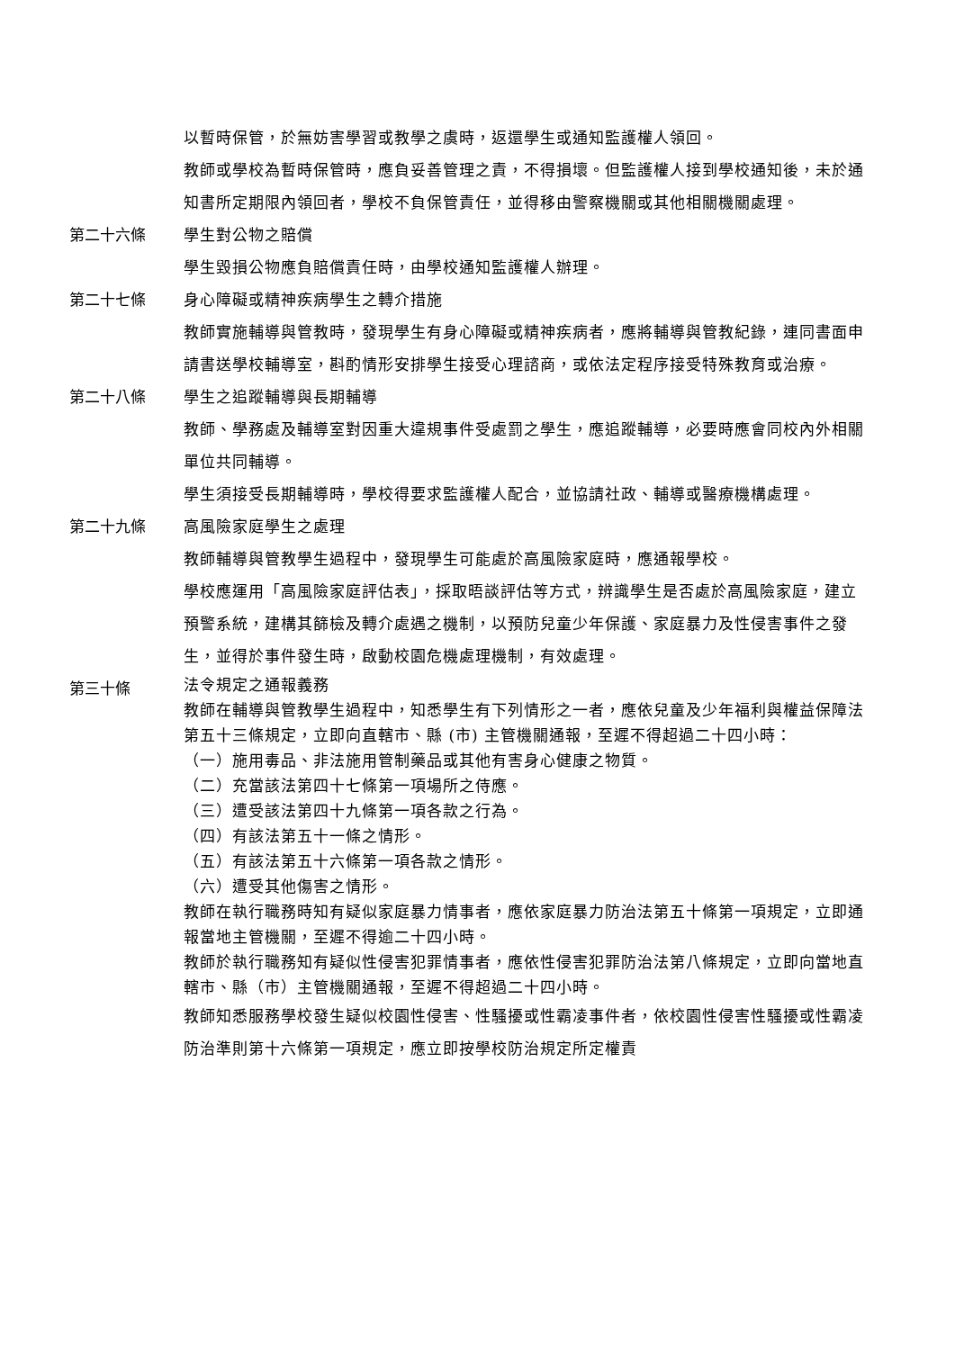以暫時保管，於無妨害學習或教學之虞時，返還學生或通知監護權人領回。
教師或學校為暫時保管時，應負妥善管理之責，不得損壞。但監護權人接到學校通知後，未於通知書所定期限內領回者，學校不負保管責任，並得移由警察機關或其他相關機關處理。
第二十六條 學生對公物之賠償
學生毀損公物應負賠償責任時，由學校通知監護權人辦理。
第二十七條 身心障礙或精神疾病學生之轉介措施
教師實施輔導與管教時，發現學生有身心障礙或精神疾病者，應將輔導與管教紀錄，連同書面申請書送學校輔導室，斟酌情形安排學生接受心理諮商，或依法定程序接受特殊教育或治療。
第二十八條 學生之追蹤輔導與長期輔導
教師、學務處及輔導室對因重大違規事件受處罰之學生，應追蹤輔導，必要時應會同校內外相關單位共同輔導。
學生須接受長期輔導時，學校得要求監護權人配合，並協請社政、輔導或醫療機構處理。
第二十九條 高風險家庭學生之處理
教師輔導與管教學生過程中，發現學生可能處於高風險家庭時，應通報學校。
學校應運用「高風險家庭評估表」，採取晤談評估等方式，辨識學生是否處於高風險家庭，建立預警系統，建構其篩檢及轉介處遇之機制，以預防兒童少年保護、家庭暴力及性侵害事件之發生，並得於事件發生時，啟動校園危機處理機制，有效處理。
第三十條
法令規定之通報義務
教師在輔導與管教學生過程中，知悉學生有下列情形之一者，應依兒童及少年福利與權益保障法第五十三條規定，立即向直轄市、縣 (市) 主管機關通報，至遲不得超過二十四小時：
（一）施用毒品、非法施用管制藥品或其他有害身心健康之物質。
（二）充當該法第四十七條第一項場所之侍應。
（三）遭受該法第四十九條第一項各款之行為。
（四）有該法第五十一條之情形。
（五）有該法第五十六條第一項各款之情形。
（六）遭受其他傷害之情形。
教師在執行職務時知有疑似家庭暴力情事者，應依家庭暴力防治法第五十條第一項規定，立即通報當地主管機關，至遲不得逾二十四小時。
教師於執行職務知有疑似性侵害犯罪情事者，應依性侵害犯罪防治法第八條規定，立即向當地直轄市、縣（市）主管機關通報，至遲不得超過二十四小時。
教師知悉服務學校發生疑似校園性侵害、性騷擾或性霸凌事件者，依校園性侵害性騷擾或性霸凌防治準則第十六條第一項規定，應立即按學校防治規定所定權責